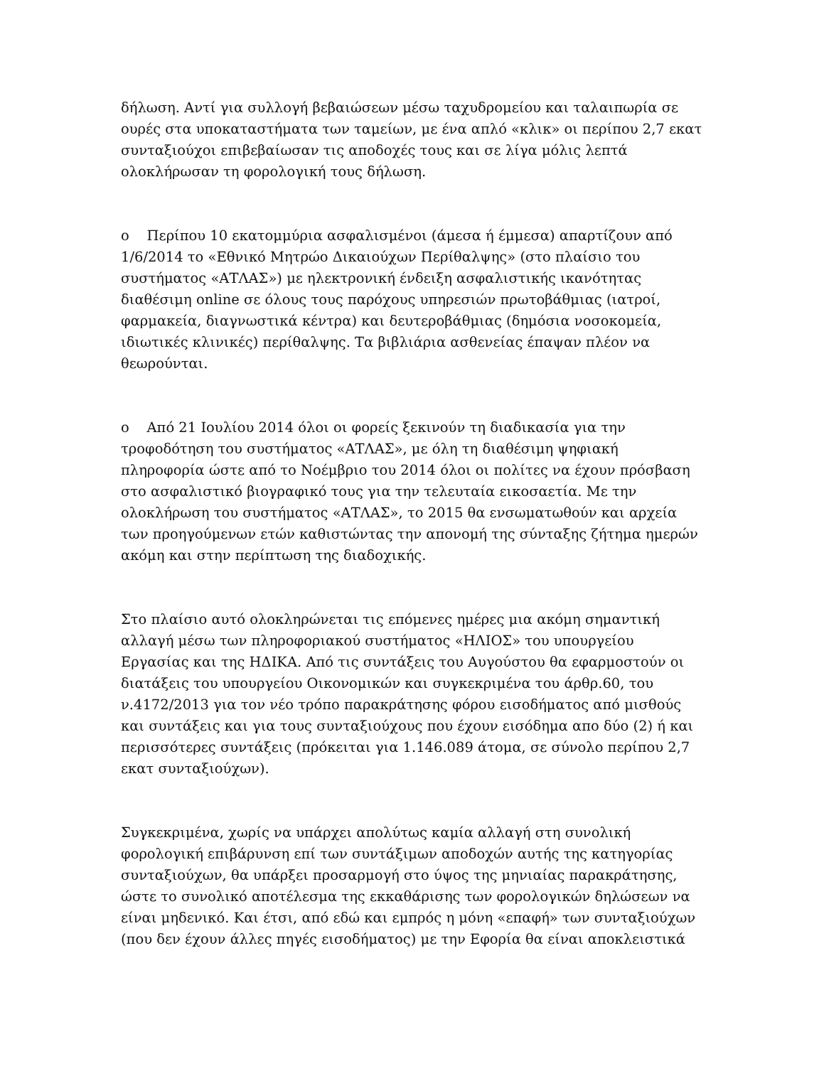δήλωση. Αντί για συλλογή βεβαιώσεων μέσω ταχυδρομείου και ταλαιπωρία σε ουρές στα υποκαταστήματα των ταμείων, με ένα απλό «κλικ» οι περίπου 2,7 εκατ συνταξιούχοι επιβεβαίωσαν τις αποδοχές τους και σε λίγα μόλις λεπτά ολοκλήρωσαν τη φορολογική τους δήλωση.
o Περίπου 10 εκατομμύρια ασφαλισμένοι (άμεσα ή έμμεσα) απαρτίζουν από 1/6/2014 το «Εθνικό Μητρώο Δικαιούχων Περίθαλψης» (στο πλαίσιο του συστήματος «ΑΤΛΑΣ») με ηλεκτρονική ένδειξη ασφαλιστικής ικανότητας διαθέσιμη online σε όλους τους παρόχους υπηρεσιών πρωτοβάθμιας (ιατροί, φαρμακεία, διαγνωστικά κέντρα) και δευτεροβάθμιας (δημόσια νοσοκομεία, ιδιωτικές κλινικές) περίθαλψης. Τα βιβλιάρια ασθενείας έπαψαν πλέον να θεωρούνται.
o Από 21 Ιουλίου 2014 όλοι οι φορείς ξεκινούν τη διαδικασία για την τροφοδότηση του συστήματος «ΑΤΛΑΣ», με όλη τη διαθέσιμη ψηφιακή πληροφορία ώστε από το Νοέμβριο του 2014 όλοι οι πολίτες να έχουν πρόσβαση στο ασφαλιστικό βιογραφικό τους για την τελευταία εικοσαετία. Με την ολοκλήρωση του συστήματος «ΑΤΛΑΣ», το 2015 θα ενσωματωθούν και αρχεία των προηγούμενων ετών καθιστώντας την απονομή της σύνταξης ζήτημα ημερών ακόμη και στην περίπτωση της διαδοχικής.
Στο πλαίσιο αυτό ολοκληρώνεται τις επόμενες ημέρες μια ακόμη σημαντική αλλαγή μέσω των πληροφοριακού συστήματος «ΗΛΙΟΣ» του υπουργείου Εργασίας και της ΗΔΙΚΑ. Από τις συντάξεις του Αυγούστου θα εφαρμοστούν οι διατάξεις του υπουργείου Οικονομικών και συγκεκριμένα του άρθρ.60, του ν.4172/2013 για τον νέο τρόπο παρακράτησης φόρου εισοδήματος από μισθούς και συντάξεις και για τους συνταξιούχους που έχουν εισόδημα απο δύο (2) ή και περισσότερες συντάξεις (πρόκειται για 1.146.089 άτομα, σε σύνολο περίπου 2,7 εκατ συνταξιούχων).
Συγκεκριμένα, χωρίς να υπάρχει απολύτως καμία αλλαγή στη συνολική φορολογική επιβάρυνση επί των συντάξιμων αποδοχών αυτής της κατηγορίας συνταξιούχων, θα υπάρξει προσαρμογή στο ύψος της μηνιαίας παρακράτησης, ώστε το συνολικό αποτέλεσμα της εκκαθάρισης των φορολογικών δηλώσεων να είναι μηδενικό. Και έτσι, από εδώ και εμπρός η μόνη «επαφή» των συνταξιούχων (που δεν έχουν άλλες πηγές εισοδήματος) με την Εφορία θα είναι αποκλειστικά